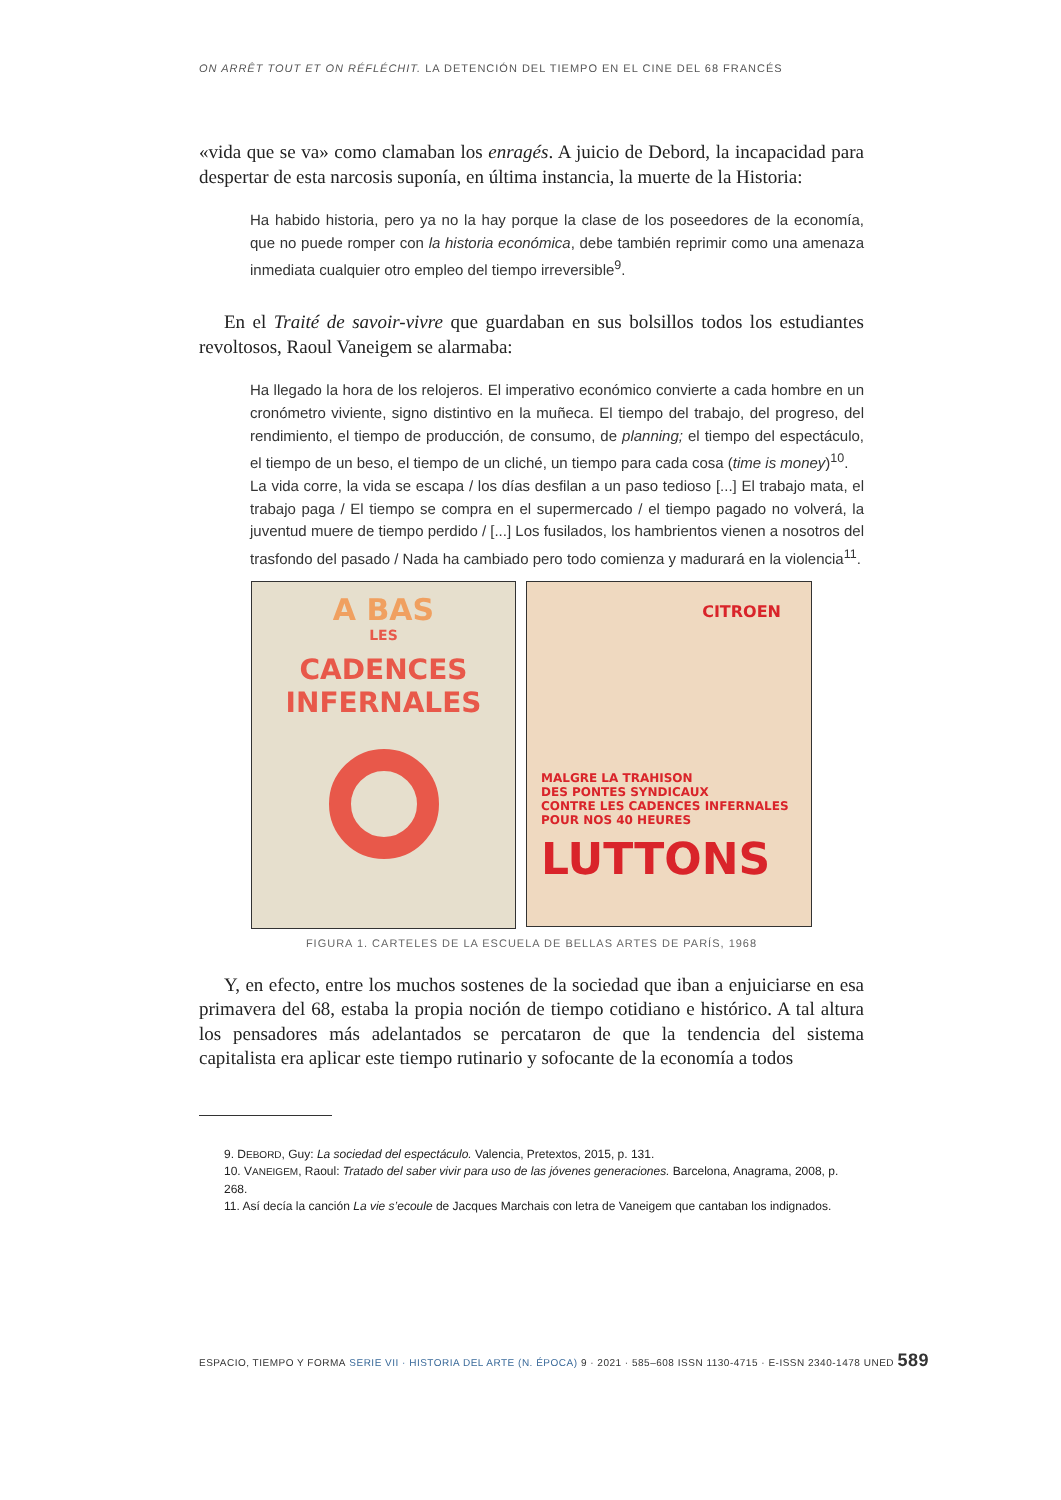ON ARRÊT TOUT ET ON RÉFLÉCHIT. LA DETENCIÓN DEL TIEMPO EN EL CINE DEL 68 FRANCÉS
«vida que se va» como clamaban los enragés. A juicio de Debord, la incapacidad para despertar de esta narcosis suponía, en última instancia, la muerte de la Historia:
Ha habido historia, pero ya no la hay porque la clase de los poseedores de la economía, que no puede romper con la historia económica, debe también reprimir como una amenaza inmediata cualquier otro empleo del tiempo irreversible<sup>9</sup>.
En el Traité de savoir-vivre que guardaban en sus bolsillos todos los estudiantes revoltosos, Raoul Vaneigem se alarmaba:
Ha llegado la hora de los relojeros. El imperativo económico convierte a cada hombre en un cronómetro viviente, signo distintivo en la muñeca. El tiempo del trabajo, del progreso, del rendimiento, el tiempo de producción, de consumo, de planning; el tiempo del espectáculo, el tiempo de un beso, el tiempo de un cliché, un tiempo para cada cosa (time is money)<sup>10</sup>.
La vida corre, la vida se escapa / los días desfilan a un paso tedioso [...] El trabajo mata, el trabajo paga / El tiempo se compra en el supermercado / el tiempo pagado no volverá, la juventud muere de tiempo perdido / [...] Los fusilados, los hambrientos vienen a nosotros del trasfondo del pasado / Nada ha cambiado pero todo comienza y madurará en la violencia<sup>11</sup>.
A BAS
LES
CADENCES
INFERNALES
CITROEN
MALGRE LA TRAHISON
DES PONTES SYNDICAUX
CONTRE LES CADENCES INFERNALES
POUR NOS 40 HEURES
LUTTONS
FIGURA 1. CARTELES DE LA ESCUELA DE BELLAS ARTES DE PARÍS, 1968
Y, en efecto, entre los muchos sostenes de la sociedad que iban a enjuiciarse en esa primavera del 68, estaba la propia noción de tiempo cotidiano e histórico. A tal altura los pensadores más adelantados se percataron de que la tendencia del sistema capitalista era aplicar este tiempo rutinario y sofocante de la economía a todos
9. DEBORD, Guy: La sociedad del espectáculo. Valencia, Pretextos, 2015, p. 131.
10. VANEIGEM, Raoul: Tratado del saber vivir para uso de las jóvenes generaciones. Barcelona, Anagrama, 2008, p. 268.
11. Así decía la canción La vie s’ecoule de Jacques Marchais con letra de Vaneigem que cantaban los indignados.
ESPACIO, TIEMPO Y FORMA SERIE VII · HISTORIA DEL ARTE (N. ÉPOCA) 9 · 2021 · 585–608 ISSN 1130-4715 · E-ISSN 2340-1478 UNED 589